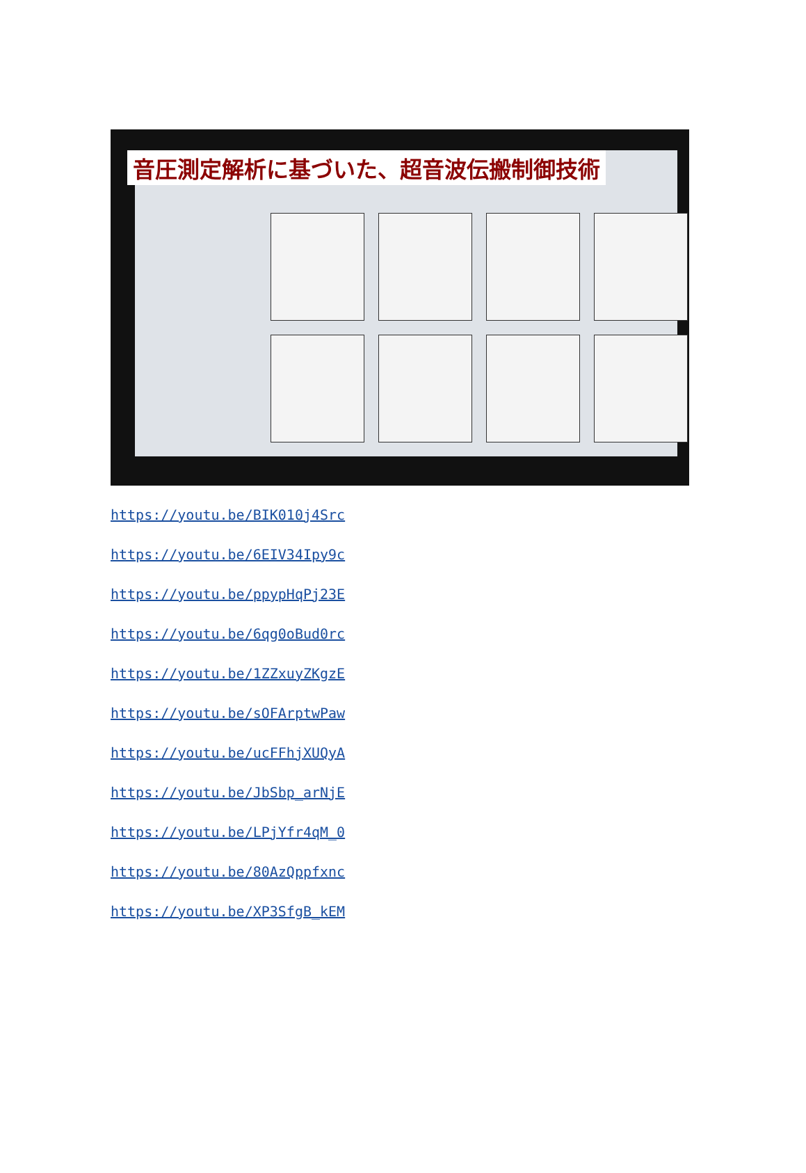音圧測定解析に基づいた、超音波伝搬制御技術
https://youtu.be/BIK010j4Src
https://youtu.be/6EIV34Ipy9c
https://youtu.be/ppypHqPj23E
https://youtu.be/6qg0oBud0rc
https://youtu.be/1ZZxuyZKgzE
https://youtu.be/sOFArptwPaw
https://youtu.be/ucFFhjXUQyA
https://youtu.be/JbSbp_arNjE
https://youtu.be/LPjYfr4qM_0
https://youtu.be/80AzQppfxnc
https://youtu.be/XP3SfgB_kEM